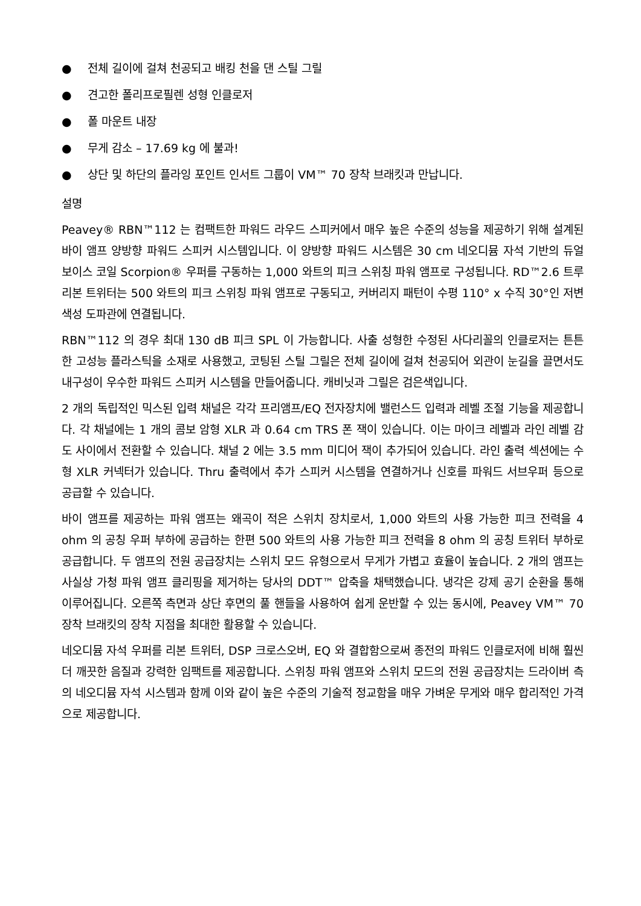● 전체 길이에 걸쳐 천공되고 배킹 천을 댄 스틸 그릴
● 견고한 폴리프로필렌 성형 인클로저
● 폴 마운트 내장
● 무게 감소 – 17.69 kg 에 불과!
● 상단 및 하단의 플라잉 포인트 인서트 그룹이 VM™ 70 장착 브래킷과 만납니다.
설명
Peavey® RBN™112 는 컴팩트한 파워드 라우드 스피커에서 매우 높은 수준의 성능을 제공하기 위해 설계된 바이 앰프 양방향 파워드 스피커 시스템입니다. 이 양방향 파워드 시스템은 30 cm 네오디뮴 자석 기반의 듀얼 보이스 코일 Scorpion® 우퍼를 구동하는 1,000 와트의 피크 스위칭 파워 앰프로 구성됩니다. RD™2.6 트루 리본 트위터는 500 와트의 피크 스위칭 파워 앰프로 구동되고, 커버리지 패턴이 수평 110° x 수직 30°인 저변색성 도파관에 연결됩니다.
RBN™112 의 경우 최대 130 dB 피크 SPL 이 가능합니다. 사출 성형한 수정된 사다리꼴의 인클로저는 튼튼한 고성능 플라스틱을 소재로 사용했고, 코팅된 스틸 그릴은 전체 길이에 걸쳐 천공되어 외관이 눈길을 끌면서도 내구성이 우수한 파워드 스피커 시스템을 만들어줍니다. 캐비닛과 그릴은 검은색입니다.
2 개의 독립적인 믹스된 입력 채널은 각각 프리앰프/EQ 전자장치에 밸런스드 입력과 레벨 조절 기능을 제공합니다. 각 채널에는 1 개의 콤보 암형 XLR 과 0.64 cm TRS 폰 잭이 있습니다. 이는 마이크 레벨과 라인 레벨 감도 사이에서 전환할 수 있습니다. 채널 2 에는 3.5 mm 미디어 잭이 추가되어 있습니다. 라인 출력 섹션에는 수형 XLR 커넥터가 있습니다. Thru 출력에서 추가 스피커 시스템을 연결하거나 신호를 파워드 서브우퍼 등으로 공급할 수 있습니다.
바이 앰프를 제공하는 파워 앰프는 왜곡이 적은 스위치 장치로서, 1,000 와트의 사용 가능한 피크 전력을 4 ohm 의 공칭 우퍼 부하에 공급하는 한편 500 와트의 사용 가능한 피크 전력을 8 ohm 의 공칭 트위터 부하로 공급합니다. 두 앰프의 전원 공급장치는 스위치 모드 유형으로서 무게가 가볍고 효율이 높습니다. 2 개의 앰프는 사실상 가청 파워 앰프 클리핑을 제거하는 당사의 DDT™ 압축을 채택했습니다. 냉각은 강제 공기 순환을 통해 이루어집니다. 오른쪽 측면과 상단 후면의 풀 핸들을 사용하여 쉽게 운반할 수 있는 동시에, Peavey VM™ 70 장착 브래킷의 장착 지점을 최대한 활용할 수 있습니다.
네오디뮴 자석 우퍼를 리본 트위터, DSP 크로스오버, EQ 와 결합함으로써 종전의 파워드 인클로저에 비해 훨씬 더 깨끗한 음질과 강력한 임팩트를 제공합니다. 스위칭 파워 앰프와 스위치 모드의 전원 공급장치는 드라이버 측의 네오디뮴 자석 시스템과 함께 이와 같이 높은 수준의 기술적 정교함을 매우 가벼운 무게와 매우 합리적인 가격으로 제공합니다.